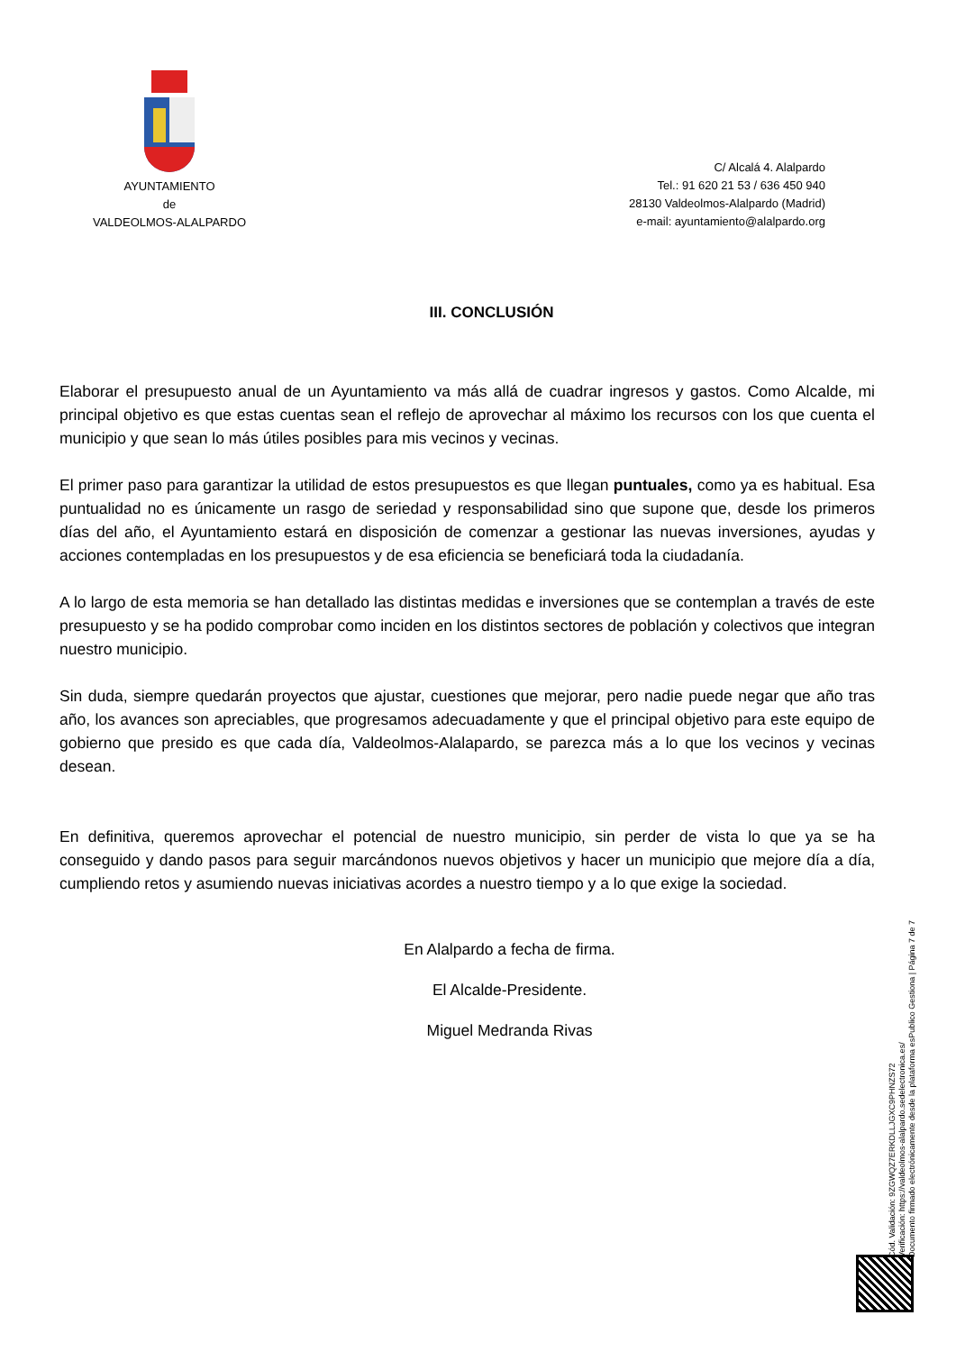AYUNTAMIENTO
de
VALDEOLMOS-ALALPARDO
C/ Alcalá 4. Alalpardo
Tel.: 91 620 21 53 / 636 450 940
28130 Valdeolmos-Alalpardo (Madrid)
e-mail: ayuntamiento@alalpardo.org
III. CONCLUSIÓN
Elaborar el presupuesto anual de un Ayuntamiento va más allá de cuadrar ingresos y gastos. Como Alcalde, mi principal objetivo es que estas cuentas sean el reflejo de aprovechar al máximo los recursos con los que cuenta el municipio y que sean lo más útiles posibles para mis vecinos y vecinas.
El primer paso para garantizar la utilidad de estos presupuestos es que llegan puntuales, como ya es habitual. Esa puntualidad no es únicamente un rasgo de seriedad y responsabilidad sino que supone que, desde los primeros días del año, el Ayuntamiento estará en disposición de comenzar a gestionar las nuevas inversiones, ayudas y acciones contempladas en los presupuestos y de esa eficiencia se beneficiará toda la ciudadanía.
A lo largo de esta memoria se han detallado las distintas medidas e inversiones que se contemplan a través de este presupuesto y se ha podido comprobar como inciden en los distintos sectores de población y colectivos que integran nuestro municipio.
Sin duda, siempre quedarán proyectos que ajustar, cuestiones que mejorar, pero nadie puede negar que año tras año, los avances son apreciables, que progresamos adecuadamente y que el principal objetivo para este equipo de gobierno que presido es que cada día, Valdeolmos-Alalapardo, se parezca más a lo que los vecinos y vecinas desean.
En definitiva, queremos aprovechar el potencial de nuestro municipio, sin perder de vista lo que ya se ha conseguido y dando pasos para seguir marcándonos nuevos objetivos y hacer un municipio que mejore día a día, cumpliendo retos y asumiendo nuevas iniciativas acordes a nuestro tiempo y a lo que exige la sociedad.
En Alalpardo a fecha de firma.
El Alcalde-Presidente.
Miguel Medranda Rivas
Cód. Validación: 9ZGWQZ7ERKDLLJGXC9PHNZS72
Verificación: https://valdeolmos-alalpardo.sedelectronica.es/
Documento firmado electrónicamente desde la plataforma esPublico Gestiona | Página 7 de 7